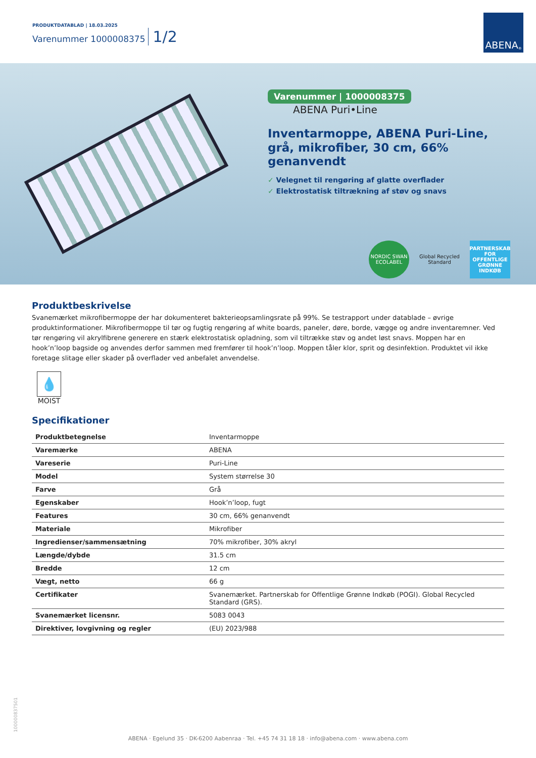PRODUKTDATABLAD | 18.03.2025
Varenummer 1000008375
1/2
ABENA<sup>®</sup>
Varenummer | 1000008375 ABENA Puri•Line
Inventarmoppe, ABENA Puri-Line, grå, mikrofiber, 30 cm, 66% genanvendt
✓ Velegnet til rengøring af glatte overflader
✓ Elektrostatisk tiltrækning af støv og snavs
NORDIC SWAN ECOLABEL
Global Recycled Standard
PARTNERSKAB FOR OFFENTLIGE GRØNNE INDKØB
Produktbeskrivelse
Svanemærket mikrofibermoppe der har dokumenteret bakterieopsamlingsrate på 99%. Se testrapport under datablade – øvrige produktinformationer. Mikrofibermoppe til tør og fugtig rengøring af white boards, paneler, døre, borde, vægge og andre inventaremner. Ved tør rengøring vil akrylfibrene generere en stærk elektrostatisk opladning, som vil tiltrække støv og andet løst snavs. Moppen har en hook’n’loop bagside og anvendes derfor sammen med fremfører til hook’n’loop. Moppen tåler klor, sprit og desinfektion. Produktet vil ikke foretage slitage eller skader på overflader ved anbefalet anvendelse.
💧
MOIST
Specifikationer
| Produktbetegnelse | Inventarmoppe |
| Varemærke | ABENA |
| Vareserie | Puri-Line |
| Model | System størrelse 30 |
| Farve | Grå |
| Egenskaber | Hook’n’loop, fugt |
| Features | 30 cm, 66% genanvendt |
| Materiale | Mikrofiber |
| Ingredienser/sammensætning | 70% mikrofiber, 30% akryl |
| Længde/dybde | 31.5 cm |
| Bredde | 12 cm |
| Vægt, netto | 66 g |
| Certifikater | Svanemærket. Partnerskab for Offentlige Grønne Indkøb (POGI). Global Recycled Standard (GRS). |
| Svanemærket licensnr. | 5083 0043 |
| Direktiver, lovgivning og regler | (EU) 2023/988 |
100000837501
ABENA · Egelund 35 · DK-6200 Aabenraa · Tel. +45 74 31 18 18 · info@abena.com · www.abena.com